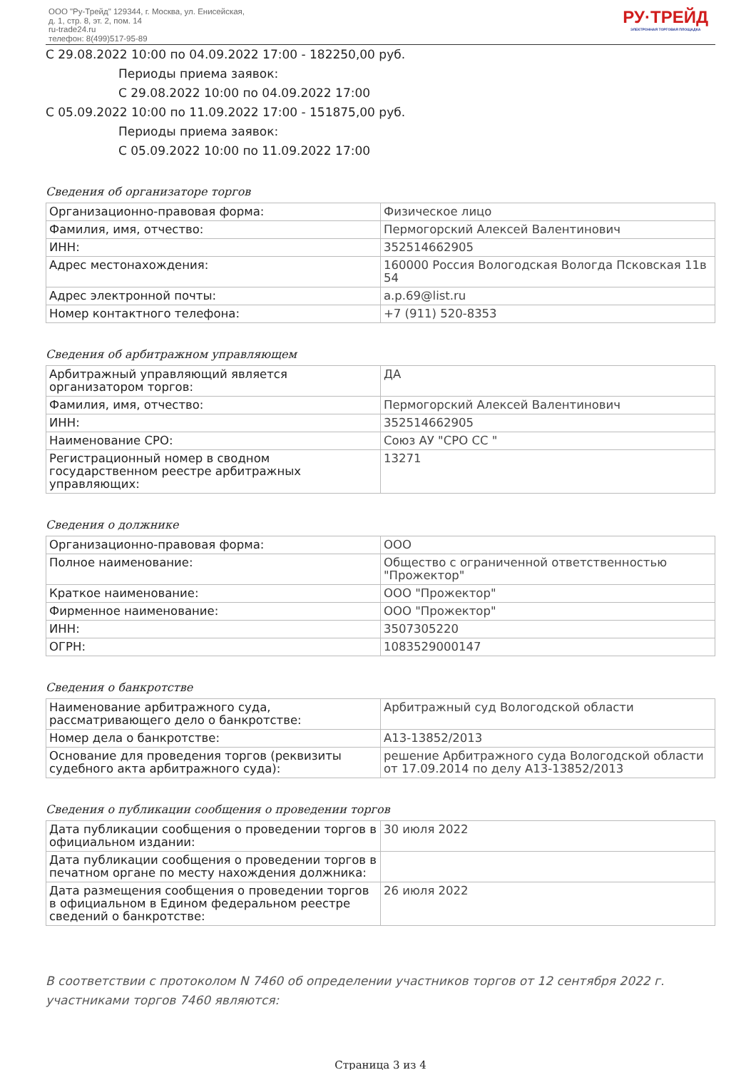ООО "Ру-Трейд" 129344, г. Москва, ул. Енисейская,
д. 1, стр. 8, эт. 2, пом. 14
ru-trade24.ru
телефон: 8(499)517-95-89
РУ·ТРЕЙД
ЭЛЕКТРОННАЯ ТОРГОВАЯ ПЛОЩАДКА
С 29.08.2022 10:00 по 04.09.2022 17:00 - 182250,00 руб.
Периоды приема заявок:
С 29.08.2022 10:00 по 04.09.2022 17:00
С 05.09.2022 10:00 по 11.09.2022 17:00 - 151875,00 руб.
Периоды приема заявок:
С 05.09.2022 10:00 по 11.09.2022 17:00
Сведения об организаторе торгов
| Организационно-правовая форма: | Физическое лицо |
| Фамилия, имя, отчество: | Пермогорский Алексей Валентинович |
| ИНН: | 352514662905 |
| Адрес местонахождения: | 160000 Россия Вологодская Вологда Псковская 11в 54 |
| Адрес электронной почты: | a.p.69@list.ru |
| Номер контактного телефона: | +7 (911) 520-8353 |
Сведения об арбитражном управляющем
| Арбитражный управляющий является организатором торгов: | ДА |
| Фамилия, имя, отчество: | Пермогорский Алексей Валентинович |
| ИНН: | 352514662905 |
| Наименование СРО: | Союз АУ "СРО СС " |
| Регистрационный номер в сводном государственном реестре арбитражных управляющих: | 13271 |
Сведения о должнике
| Организационно-правовая форма: | ООО |
| Полное наименование: | Общество с ограниченной ответственностью "Прожектор" |
| Краткое наименование: | ООО "Прожектор" |
| Фирменное наименование: | ООО "Прожектор" |
| ИНН: | 3507305220 |
| ОГРН: | 1083529000147 |
Сведения о банкротстве
| Наименование арбитражного суда, рассматривающего дело о банкротстве: | Арбитражный суд Вологодской области |
| Номер дела о банкротстве: | А13-13852/2013 |
| Основание для проведения торгов (реквизиты судебного акта арбитражного суда): | решение Арбитражного суда Вологодской области от 17.09.2014 по делу А13-13852/2013 |
Сведения о публикации сообщения о проведении торгов
| Дата публикации сообщения о проведении торгов в официальном издании: | 30 июля 2022 |
| Дата публикации сообщения о проведении торгов в печатном органе по месту нахождения должника: | |
| Дата размещения сообщения о проведении торгов в официальном в Едином федеральном реестре сведений о банкротстве: | 26 июля 2022 |
В соответствии с протоколом N 7460 об определении участников торгов от 12 сентября 2022 г. участниками торгов 7460 являются:
Страница 3 из 4